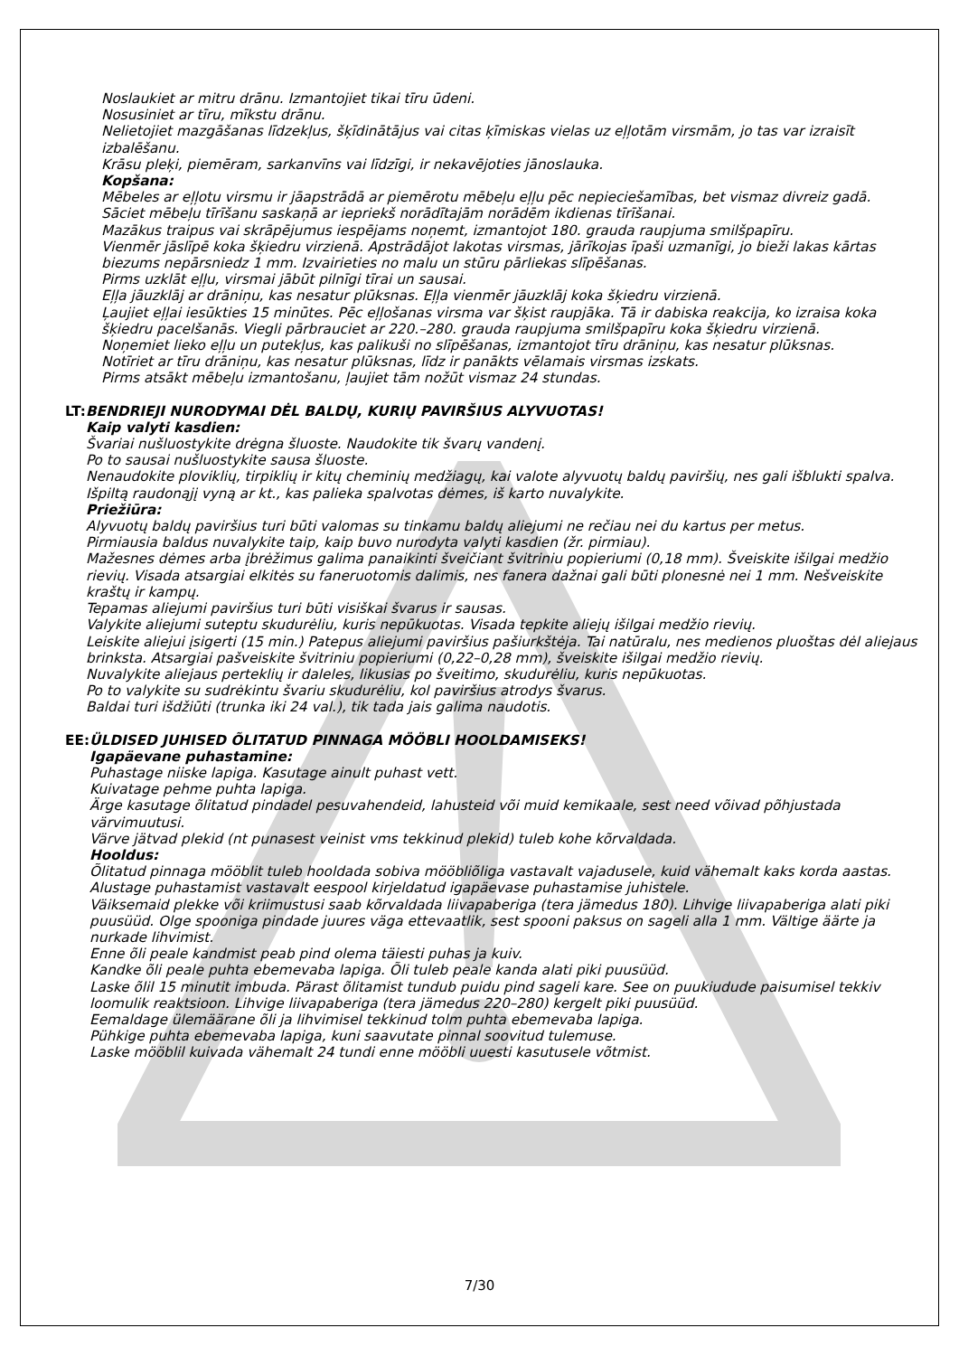Noslaukiet ar mitru drānu. Izmantojiet tikai tīru ūdeni.
Nosusiniet ar tīru, mīkstu drānu.
Nelietojiet mazgāšanas līdzekļus, šķīdinātājus vai citas ķīmiskas vielas uz eļļotām virsmām, jo tas var izraisīt izbalēšanu.
Krāsu pleķi, piemēram, sarkanvīns vai līdzīgi, ir nekavējoties jānoslauka.
Kopšana:
Mēbeles ar eļļotu virsmu ir jāapstrādā ar piemērotu mēbeļu eļļu pēc nepieciešamības, bet vismaz divreiz gadā.
Sāciet mēbeļu tīrīšanu saskaņā ar iepriekš norādītajām norādēm ikdienas tīrīšanai.
Mazākus traipus vai skrāpējumus iespējams noņemt, izmantojot 180. grauda raupjuma smilšpapīru.
Vienmēr jāslīpē koka šķiedru virzienā. Apstrādājot lakotas virsmas, jārīkojas īpaši uzmanīgi, jo bieži lakas kārtas biezums nepārsniedz 1 mm. Izvairieties no malu un stūru pārliekas slīpēšanas.
Pirms uzklāt eļļu, virsmai jābūt pilnīgi tīrai un sausai.
Eļļa jāuzklāj ar drāniņu, kas nesatur plūksnas. Eļļa vienmēr jāuzklāj koka šķiedru virzienā.
Ļaujiet eļļai iesūkties 15 minūtes. Pēc eļļošanas virsma var šķist raupjāka. Tā ir dabiska reakcija, ko izraisa koka šķiedru pacelšanās. Viegli pārbrauciet ar 220.–280. grauda raupjuma smilšpapīru koka šķiedru virzienā.
Noņemiet lieko eļļu un putekļus, kas palikuši no slīpēšanas, izmantojot tīru drāniņu, kas nesatur plūksnas.
Notīriet ar tīru drāniņu, kas nesatur plūksnas, līdz ir panākts vēlamais virsmas izskats.
Pirms atsākt mēbeļu izmantošanu, ļaujiet tām nožūt vismaz 24 stundas.
LT: BENDRIEJI NURODYMAI DĖL BALDŲ, KURIŲ PAVIRŠIUS ALYVUOTAS!
Kaip valyti kasdien:
Švariai nušluostykite drėgna šluoste. Naudokite tik švarų vandenį.
Po to sausai nušluostykite sausa šluoste.
Nenaudokite ploviklių, tirpiklių ir kitų cheminių medžiagų, kai valote alyvuotų baldų paviršių, nes gali išblukti spalva.
Išpiltą raudonąjį vyną ar kt., kas palieka spalvotas dėmes, iš karto nuvalykite.
Priežiūra:
Alyvuotų baldų paviršius turi būti valomas su tinkamu baldų aliejumi ne rečiau nei du kartus per metus.
Pirmiausia baldus nuvalykite taip, kaip buvo nurodyta valyti kasdien (žr. pirmiau).
Mažesnes dėmes arba įbrėžimus galima panaikinti šveičiant švitriniu popieriumi (0,18 mm). Šveiskite išilgai medžio rievių. Visada atsargiai elkitės su faneruotomis dalimis, nes fanera dažnai gali būti plonesnė nei 1 mm. Nešveiskite kraštų ir kampų.
Tepamas aliejumi paviršius turi būti visiškai švarus ir sausas.
Valykite aliejumi suteptu skudurėliu, kuris nepūkuotas. Visada tepkite aliejų išilgai medžio rievių.
Leiskite aliejui įsigerti (15 min.) Patepus aliejumi paviršius pašiurkštėja. Tai natūralu, nes medienos pluoštas dėl aliejaus brinksta. Atsargiai pašveiskite švitriniu popieriumi (0,22–0,28 mm), šveiskite išilgai medžio rievių.
Nuvalykite aliejaus perteklių ir daleles, likusias po šveitimo, skudurėliu, kuris nepūkuotas.
Po to valykite su sudrėkintu švariu skudurėliu, kol paviršius atrodys švarus.
Baldai turi išdžiūti (trunka iki 24 val.), tik tada jais galima naudotis.
EE: ÜLDISED JUHISED ÕLITATUD PINNAGA MÖÖBLI HOOLDAMISEKS!
Igapäevane puhastamine:
Puhastage niiske lapiga. Kasutage ainult puhast vett.
Kuivatage pehme puhta lapiga.
Ärge kasutage õlitatud pindadel pesuvahendeid, lahusteid või muid kemikaale, sest need võivad põhjustada värvimuutusi.
Värve jätvad plekid (nt punasest veinist vms tekkinud plekid) tuleb kohe kõrvaldada.
Hooldus:
Õlitatud pinnaga mööblit tuleb hooldada sobiva mööbliõliga vastavalt vajadusele, kuid vähemalt kaks korda aastas.
Alustage puhastamist vastavalt eespool kirjeldatud igapäevase puhastamise juhistele.
Väiksemaid plekke või kriimustusi saab kõrvaldada liivapaberiga (tera jämedus 180). Lihvige liivapaberiga alati piki puusüüd. Olge spooniga pindade juures väga ettevaatlik, sest spooni paksus on sageli alla 1 mm. Vältige äärte ja nurkade lihvimist.
Enne õli peale kandmist peab pind olema täiesti puhas ja kuiv.
Kandke õli peale puhta ebemevaba lapiga. Õli tuleb peale kanda alati piki puusüüd.
Laske õlil 15 minutit imbuda. Pärast õlitamist tundub puidu pind sageli kare. See on puukiudude paisumisel tekkiv loomulik reaktsioon. Lihvige liivapaberiga (tera jämedus 220–280) kergelt piki puusüüd.
Eemaldage ülemäärane õli ja lihvimisel tekkinud tolm puhta ebemevaba lapiga.
Pühkige puhta ebemevaba lapiga, kuni saavutate pinnal soovitud tulemuse.
Laske mööblil kuivada vähemalt 24 tundi enne mööbli uuesti kasutusele võtmist.
7/30